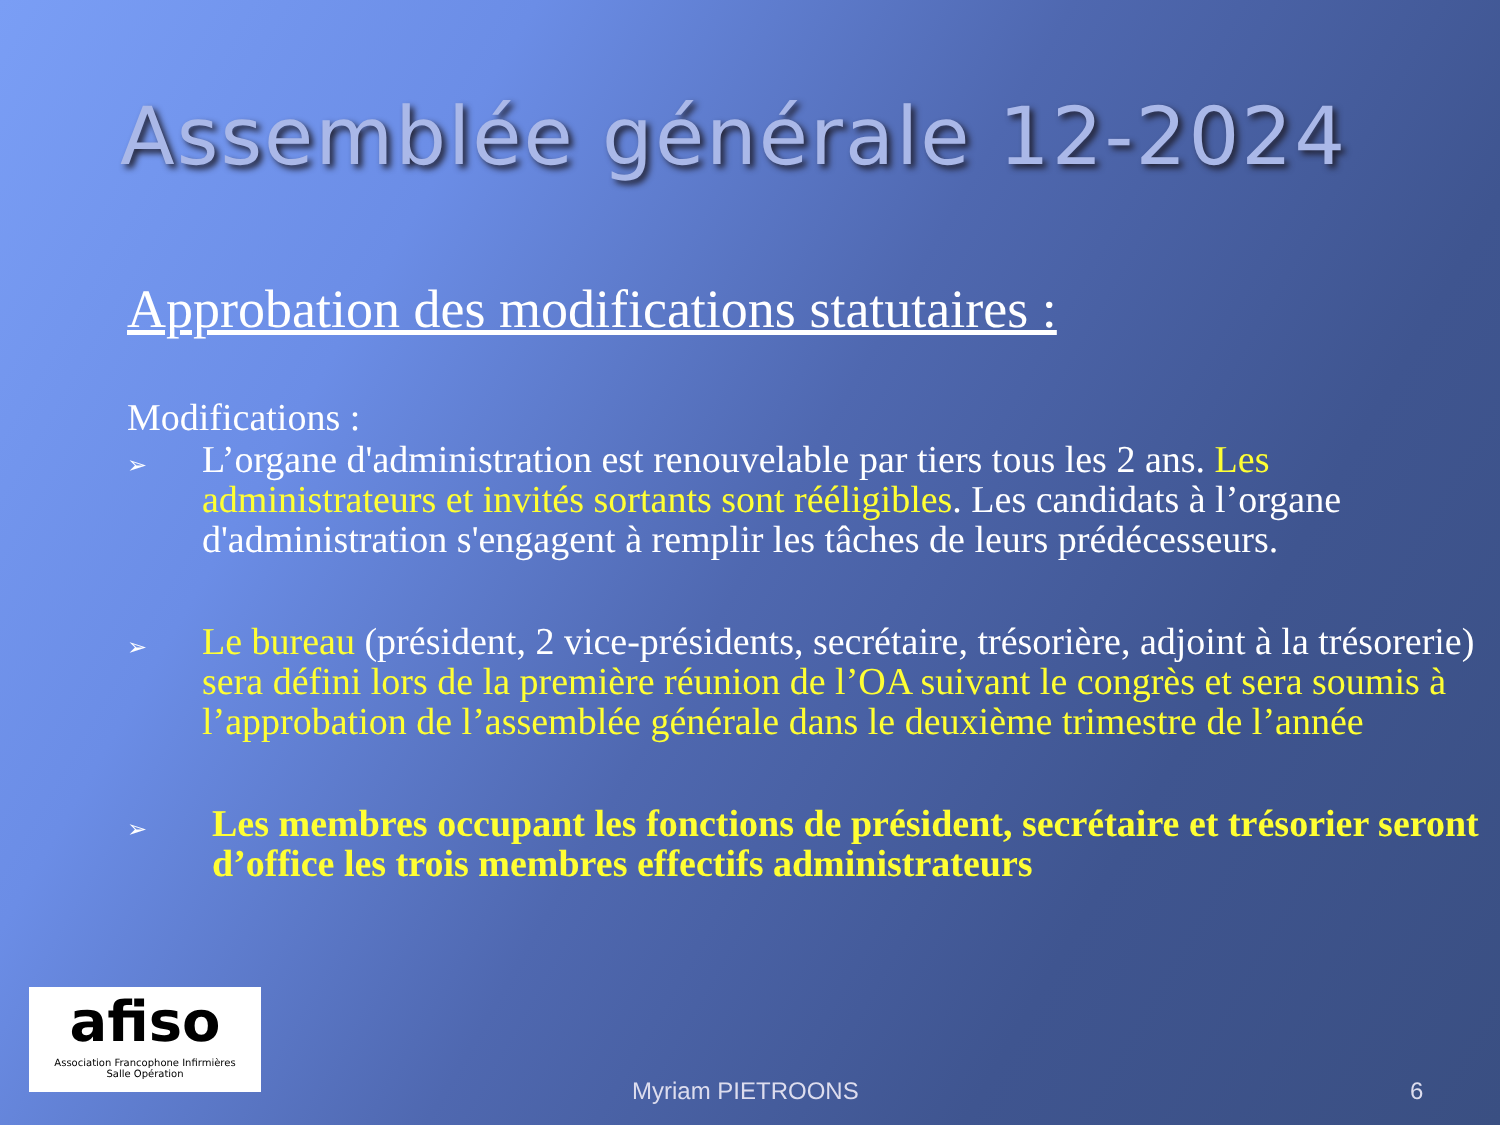Assemblée générale 12-2024
Approbation des modifications statutaires :
Modifications :
➢ L’organe d'administration est renouvelable par tiers tous les 2 ans. Les administrateurs et invités sortants sont rééligibles. Les candidats à l’organe d'administration s'engagent à remplir les tâches de leurs prédécesseurs.
➢ Le bureau (président, 2 vice-présidents, secrétaire, trésorière, adjoint à la trésorerie) sera défini lors de la première réunion de l’OA suivant le congrès et sera soumis à l’approbation de l’assemblée générale dans le deuxième trimestre de l’année
➢ Les membres occupant les fonctions de président, secrétaire et trésorier seront d’office les trois membres effectifs administrateurs
afiso
Association Francophone Infirmières
Salle Opération
Myriam PIETROONS 6